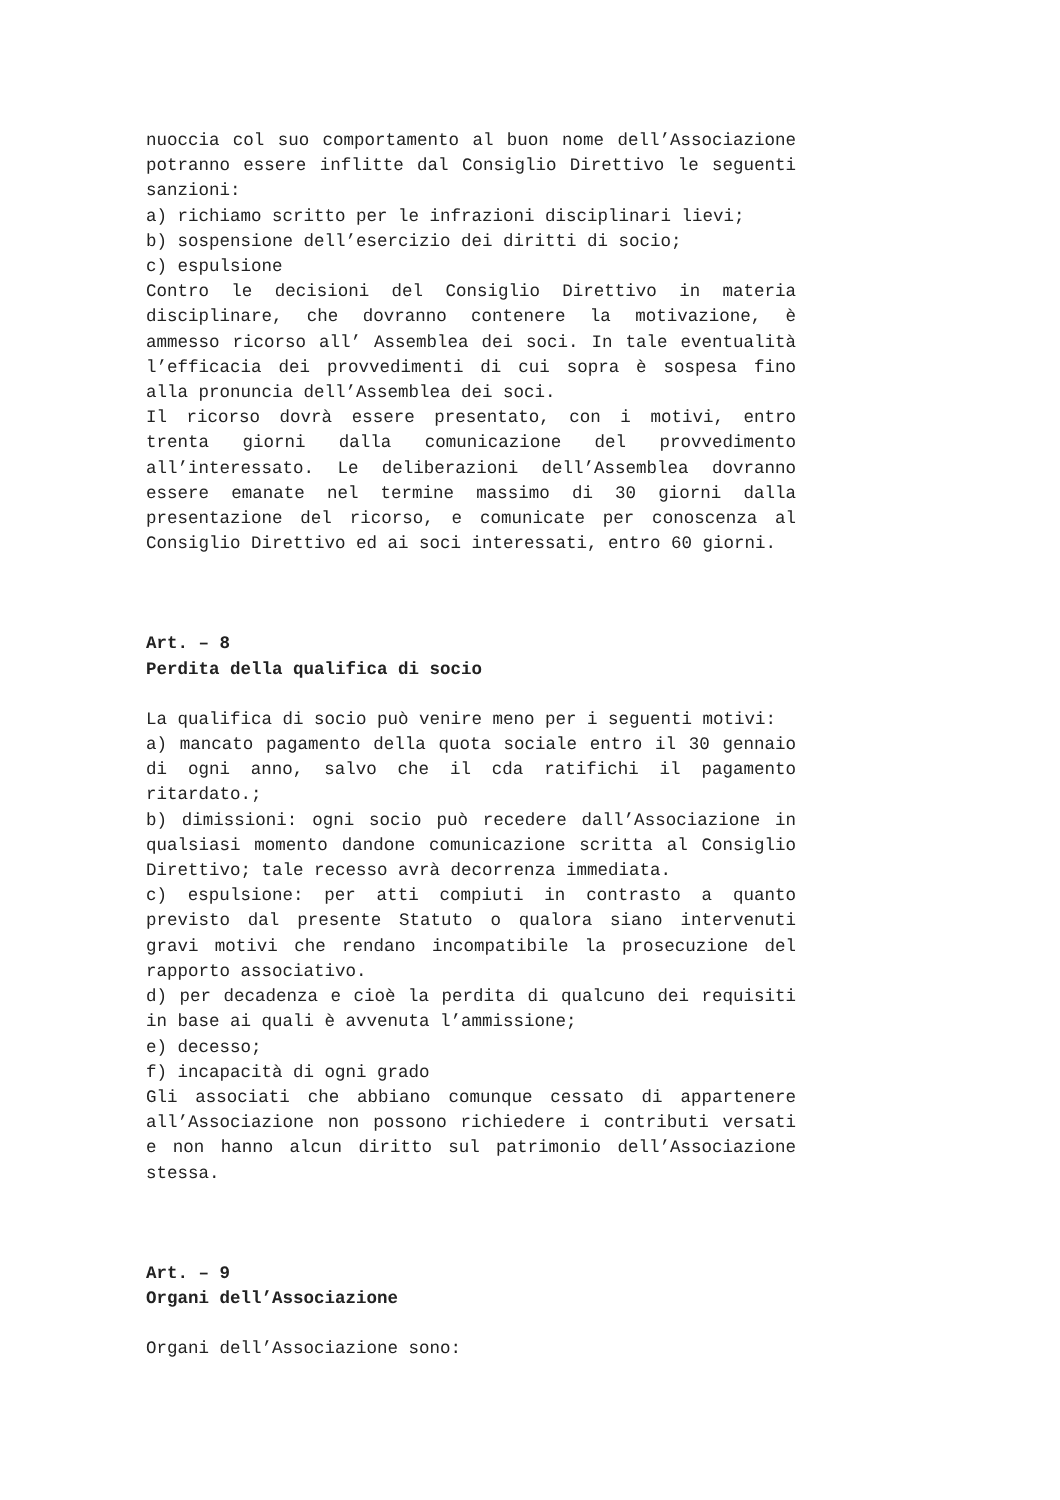nuoccia col suo comportamento al buon nome dell’Associazione potranno essere inflitte dal Consiglio Direttivo le seguenti sanzioni:
a) richiamo scritto per le infrazioni disciplinari lievi;
b) sospensione dell’esercizio dei diritti di socio;
c) espulsione
Contro le decisioni del Consiglio Direttivo in materia disciplinare, che dovranno contenere la motivazione, è ammesso ricorso all’ Assemblea dei soci. In tale eventualità l’efficacia dei provvedimenti di cui sopra è sospesa fino alla pronuncia dell’Assemblea dei soci.
Il ricorso dovrà essere presentato, con i motivi, entro trenta giorni dalla comunicazione del provvedimento all’interessato. Le deliberazioni dell’Assemblea dovranno essere emanate nel termine massimo di 30 giorni dalla presentazione del ricorso, e comunicate per conoscenza al Consiglio Direttivo ed ai soci interessati, entro 60 giorni.
Art. – 8
Perdita della qualifica di socio
La qualifica di socio può venire meno per i seguenti motivi:
a) mancato pagamento della quota sociale entro il 30 gennaio di ogni anno, salvo che il cda ratifichi il pagamento ritardato.;
b) dimissioni: ogni socio può recedere dall’Associazione in qualsiasi momento dandone comunicazione scritta al Consiglio Direttivo; tale recesso avrà decorrenza immediata.
c) espulsione: per atti compiuti in contrasto a quanto previsto dal presente Statuto o qualora siano intervenuti gravi motivi che rendano incompatibile la prosecuzione del rapporto associativo.
d) per decadenza e cioè la perdita di qualcuno dei requisiti in base ai quali è avvenuta l’ammissione;
e) decesso;
f) incapacità di ogni grado
Gli associati che abbiano comunque cessato di appartenere all’Associazione non possono richiedere i contributi versati e non hanno alcun diritto sul patrimonio dell’Associazione stessa.
Art. – 9
Organi dell’Associazione
Organi dell’Associazione sono: